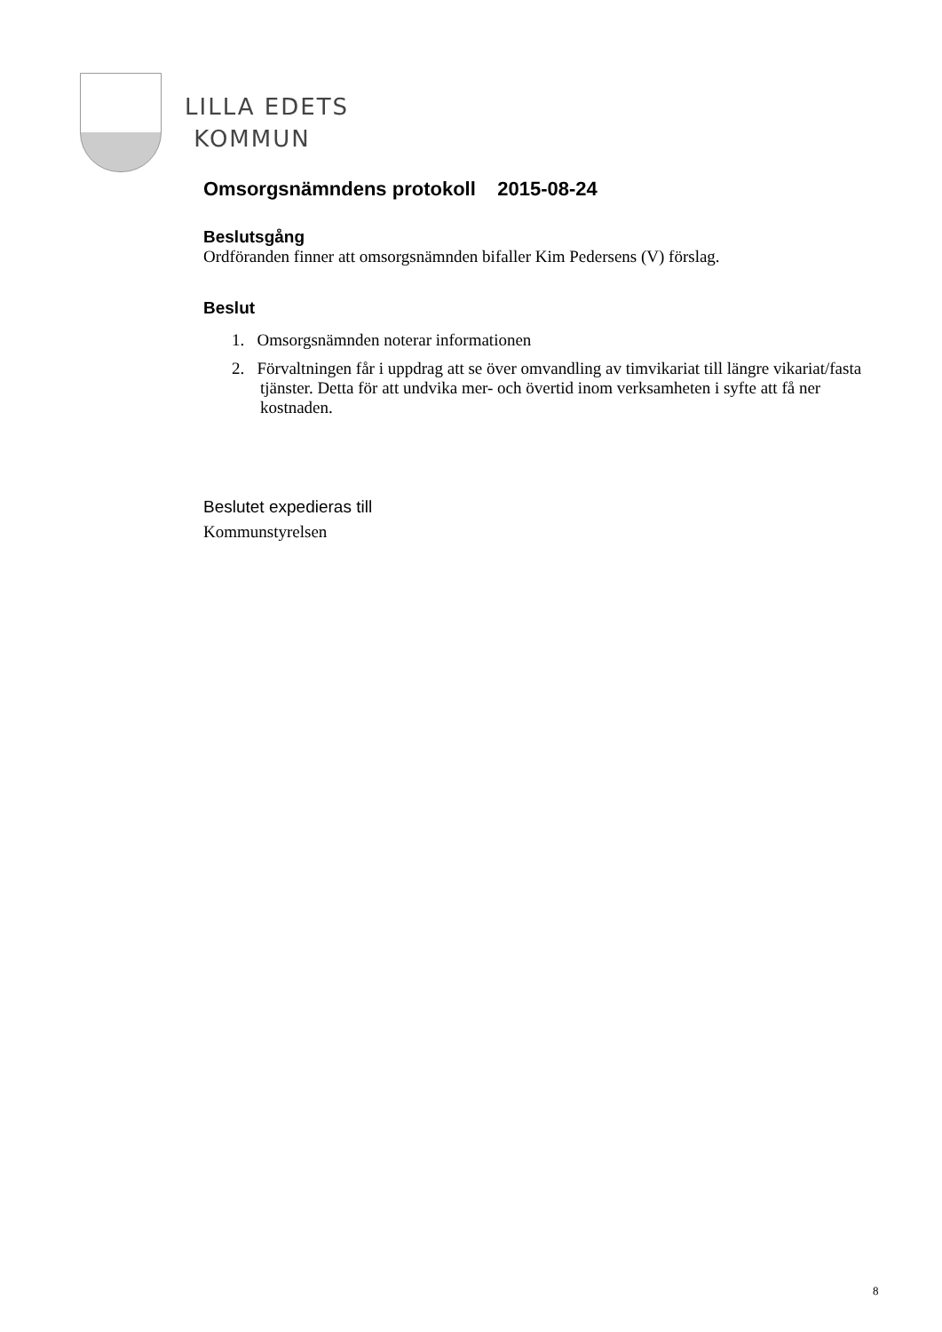LILLA EDETS
KOMMUN
Omsorgsnämndens protokoll 2015-08-24
Beslutsgång
Ordföranden finner att omsorgsnämnden bifaller Kim Pedersens (V) förslag.
Beslut
1. Omsorgsnämnden noterar informationen
2. Förvaltningen får i uppdrag att se över omvandling av timvikariat till längre vikariat/fasta tjänster. Detta för att undvika mer- och övertid inom verksamheten i syfte att få ner kostnaden.
Beslutet expedieras till
Kommunstyrelsen
8